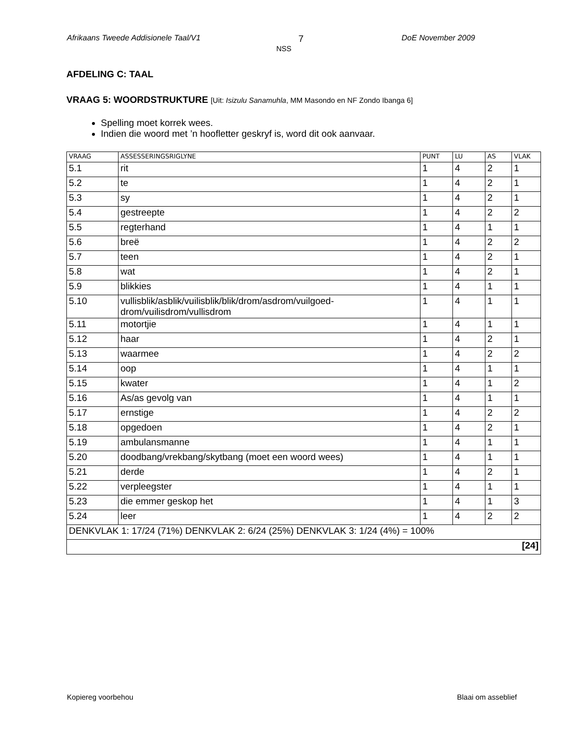Afrikaans Tweede Addisionele Taal/V1
7
NSS
DoE November 2009
AFDELING C: TAAL
VRAAG 5: WOORDSTRUKTURE [Uit: Isizulu Sanamuhla, MM Masondo en NF Zondo Ibanga 6]
Spelling moet korrek wees.
Indien die woord met ’n hoofletter geskryf is, word dit ook aanvaar.
| VRAAG | ASSESSERINGSRIGLYNE | PUNT | LU | AS | VLAK |
| --- | --- | --- | --- | --- | --- |
| 5.1 | rit | 1 | 4 | 2 | 1 |
| 5.2 | te | 1 | 4 | 2 | 1 |
| 5.3 | sy | 1 | 4 | 2 | 1 |
| 5.4 | gestreepte | 1 | 4 | 2 | 2 |
| 5.5 | regterhand | 1 | 4 | 1 | 1 |
| 5.6 | breë | 1 | 4 | 2 | 2 |
| 5.7 | teen | 1 | 4 | 2 | 1 |
| 5.8 | wat | 1 | 4 | 2 | 1 |
| 5.9 | blikkies | 1 | 4 | 1 | 1 |
| 5.10 | vullisblik/asblik/vuilisblik/blik/drom/asdrom/vuilgoed- drom/vuilisdrom/vullisdrom | 1 | 4 | 1 | 1 |
| 5.11 | motortjie | 1 | 4 | 1 | 1 |
| 5.12 | haar | 1 | 4 | 2 | 1 |
| 5.13 | waarmee | 1 | 4 | 2 | 2 |
| 5.14 | oop | 1 | 4 | 1 | 1 |
| 5.15 | kwater | 1 | 4 | 1 | 2 |
| 5.16 | As/as gevolg van | 1 | 4 | 1 | 1 |
| 5.17 | ernstige | 1 | 4 | 2 | 2 |
| 5.18 | opgedoen | 1 | 4 | 2 | 1 |
| 5.19 | ambulansmanne | 1 | 4 | 1 | 1 |
| 5.20 | doodbang/vrekbang/skytbang (moet een woord wees) | 1 | 4 | 1 | 1 |
| 5.21 | derde | 1 | 4 | 2 | 1 |
| 5.22 | verpleegster | 1 | 4 | 1 | 1 |
| 5.23 | die emmer geskop het | 1 | 4 | 1 | 3 |
| 5.24 | leer | 1 | 4 | 2 | 2 |
| DENKVLAK 1: 17/24 (71%) DENKVLAK 2: 6/24 (25%) DENKVLAK 3: 1/24 (4%) = 100% | | | | | |
| [24] | | | | | |
Kopiereg voorbehou Blaai om asseblief